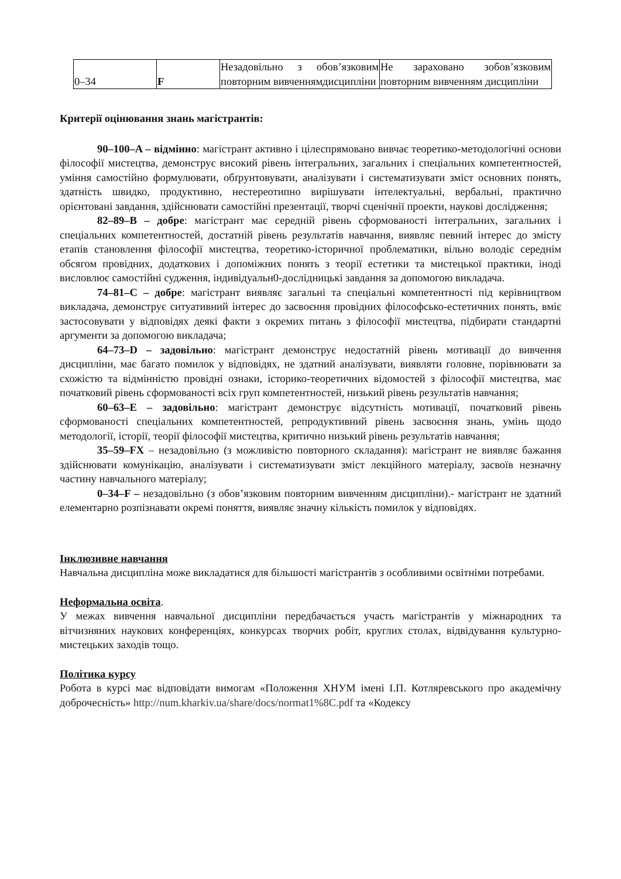| 0–34 | F | Незадовільно з обов’язковим повторним вивченнямдисципліни | Не зараховано зобов’язковим повторним вивченням дисципліни |
Критерії оцінювання знань магістрантів:
90–100–A – відмінно: магістрант активно і цілеспрямовано вивчає теоретико-методологічні основи філософії мистецтва, демонструє високий рівень інтегральних, загальних і спеціальних компетентностей, уміння самостійно формулювати, обґрунтовувати, аналізувати і систематизувати зміст основних понять, здатність швидко, продуктивно, нестереотипно вирішувати інтелектуальні, вербальні, практично орієнтовані завдання, здійснювати самостійні презентації, творчі сценічнії проекти, наукові дослідження;
82–89–B – добре: магістрант має середній рівень сформованості інтегральних, загальних і спеціальних компетентностей, достатній рівень результатів навчання, виявляє певний інтерес до змісту етапів становлення філософії мистецтва, теоретико-історичної проблематики, вільно володіє середнім обсягом провідних, додаткових і допоміжних понять з теорії естетики та мистецької практики, іноді висловлює самостійні судження, індивідуальн0-дослідницькі завдання за допомогою викладача.
74–81–C – добре: магістрант виявляє загальні та спеціальні компетентності під керівництвом викладача, демонструє ситуативний інтерес до засвоєння провідних філософсько-естетичних понять, вміє застосовувати у відповідях деякі факти з окремих питань з філософії мистецтва, підбирати стандартні аргументи за допомогою викладача;
64–73–D – задовільно: магістрант демонструє недостатній рівень мотивації до вивчення дисципліни, має багато помилок у відповідях, не здатний аналізувати, виявляти головне, порівнювати за схожістю та відмінністю провідні ознаки, історико-теоретичних відомостей з філософії мистецтва, має початковий рівень сформованості всіх груп компетентностей, низький рівень результатів навчання;
60–63–E – задовільно: магістрант демонструє відсутність мотивації, початковий рівень сформованості спеціальних компетентностей, репродуктивний рівень засвоєння знань, умінь щодо методології, історії, теорії філософії мистецтва, критично низький рівень результатів навчання;
35–59–FX – незадовільно (з можливістю повторного складання): магістрант не виявляє бажання здійснювати комунікацію, аналізувати і систематизувати зміст лекційного матеріалу, засвоїв незначну частину навчального матеріалу;
0–34–F – незадовільно (з обов’язковим повторним вивченням дисципліни).- магістрант не здатний елементарно розпізнавати окремі поняття, виявляє значну кількість помилок у відповідях.
Інклюзивне навчання
Навчальна дисципліна може викладатися для більшості магістрантів з особливими освітніми потребами.
Неформальна освіта.
У межах вивчення навчальної дисципліни передбачається участь магістрантів у міжнародних та вітчизняних наукових конференціях, конкурсах творчих робіт, круглих столах, відвідування культурно-мистецьких заходів тощо.
Політика курсу
Робота в курсі має відповідати вимогам «Положення ХНУМ імені І.П. Котляревського про академічну доброчесність» http://num.kharkiv.ua/share/docs/normat1%8C.pdf та «Кодексу